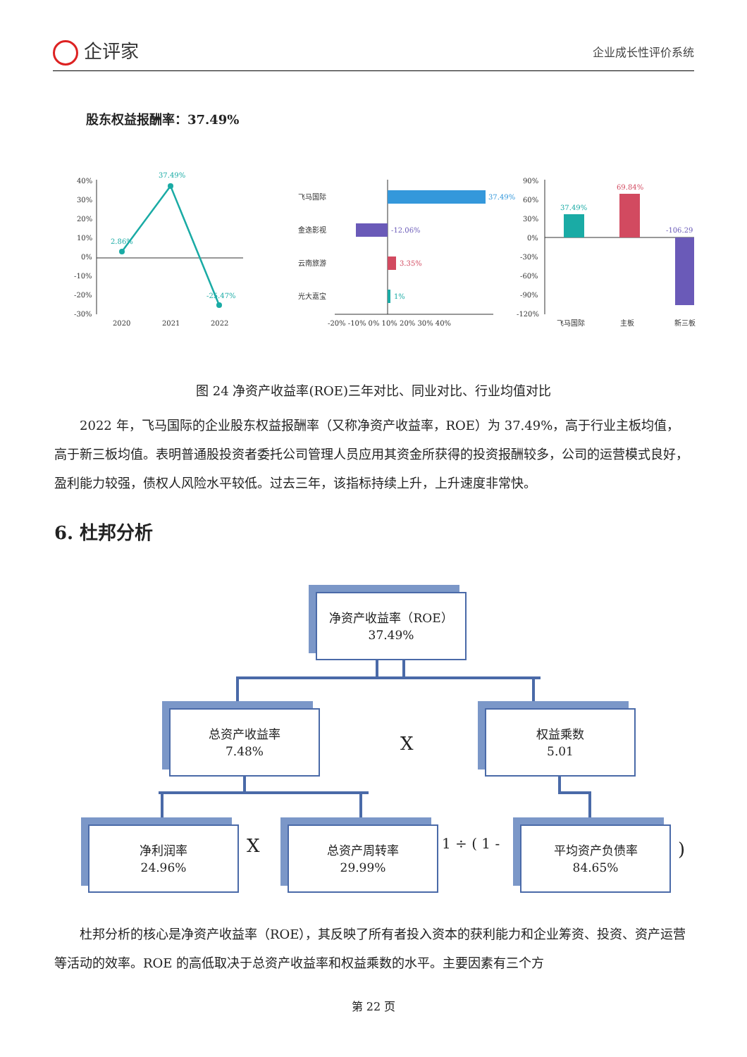企评家
企业成长性评价系统
股东权益报酬率：37.49%
40%
30%
20%
10%
0%
-10%
-20%
-30%
2020
2021
2022
37.49%
2.86%
-25.47%
飞马国际
金逸影视
云南旅游
光大嘉宝
-20% -10% 0% 10% 20% 30% 40%
37.49%
-12.06%
3.35%
1%
90%
60%
30%
0%
-30%
-60%
-90%
-120%
飞马国际
主板
新三板
37.49%
69.84%
-106.29
图 24 净资产收益率(ROE)三年对比、同业对比、行业均值对比
2022 年，飞马国际的企业股东权益报酬率（又称净资产收益率，ROE）为 37.49%，高于行业主板均值，高于新三板均值。表明普通股投资者委托公司管理人员应用其资金所获得的投资报酬较多，公司的运营模式良好，盈利能力较强，债权人风险水平较低。过去三年，该指标持续上升，上升速度非常快。
6. 杜邦分析
净资产收益率（ROE）
37.49%
总资产收益率
7.48%
X
权益乘数
5.01
净利润率
24.96%
X
总资产周转率
29.99%
1 ÷ ( 1 -
平均资产负债率
84.65%
)
杜邦分析的核心是净资产收益率（ROE），其反映了所有者投入资本的获利能力和企业筹资、投资、资产运营等活动的效率。ROE 的高低取决于总资产收益率和权益乘数的水平。主要因素有三个方
第 22 页